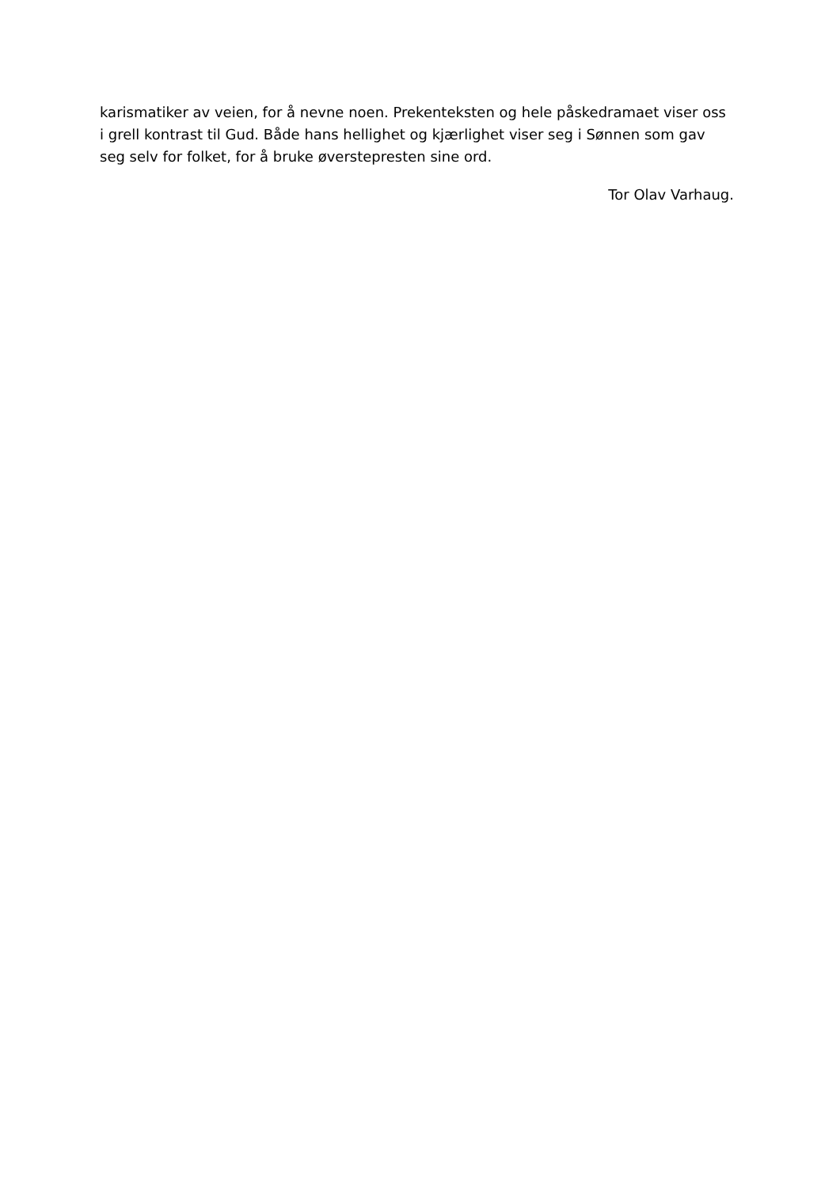karismatiker av veien, for å nevne noen. Prekenteksten og hele påskedramaet viser oss i grell kontrast til Gud. Både hans hellighet og kjærlighet viser seg i Sønnen som gav seg selv for folket, for å bruke øverstepresten sine ord.
Tor Olav Varhaug.